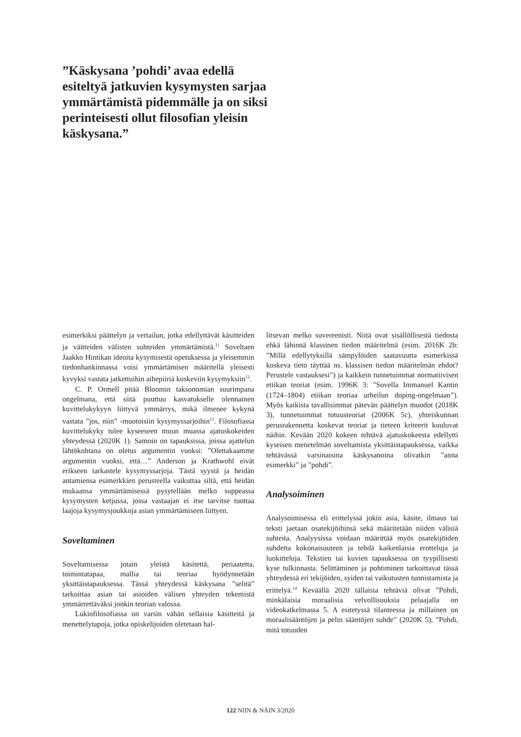”Käskysana ’pohdi’ avaa edellä esiteltyä jatkuvien kysymysten sarjaa ymmärtämistä pidemmälle ja on siksi perinteisesti ollut filosofian yleisin käskysana.”
esimerkiksi päättelyn ja vertailun, jotka edellyttävät käsitteiden ja väitteiden välisten suhteiden ymmärtämistä.<sup>11</sup> Soveltaen Jaakko Hintikan ideoita kysymisestä opetuksessa ja yleisemmin tiedonhankinnassa voisi ymmärtämisen määritellä yleisesti kyvyksi vastata jatkettuihin aihepiiriä koskeviin kysymyksiin<sup>12</sup>.
C. P. Ormell pitää Bloomin taksonomian suurimpana ongelmana, että siitä puuttuu kasvatukselle olennainen kuvittelukykyyn liittyvä ymmärrys, mikä ilmenee kykynä vastata ”jos, niin” -muotoisiin kysymyssarjoihin<sup>13</sup>. Filosofiassa kuvittelukyky tulee kyseeseen muun muassa ajatuskokeiden yhteydessä (2020K 1). Samoin on tapauksissa, joissa ajattelun lähtökohtana on oletus argumentin vuoksi: ”Olettakaamme argumentin vuoksi, että…” Anderson ja Krathwohl eivät erikseen tarkastele kysymyssarjoja. Tästä syystä ja heidän antamiensa esimerkkien perusteella vaikuttaa siltä, että heidän mukaansa ymmärtämisessä pysytellään melko suppeassa kysymysten ketjussa, jossa vastaajan ei itse tarvitse tuottaa laajoja kysymysjoukkoja asian ymmärtämiseen liittyen.
Soveltaminen
Soveltamisessa jotain yleistä käsitettä, periaatetta, toimintatapaa, mallia tai teoriaa hyödynnetään yksittäistapauksessa. Tässä yhteydessä käskysana ”selitä” tarkoittaa asian tai asioiden välisen yhteyden tekemistä ymmärrettäväksi jonkin teorian valossa.
Lukiofilosofiassa on varsin vähän sellaisia käsitteitä ja menettelytapoja, jotka opiskelijoiden oletetaan hal-
litsevan melko suvereenisti. Niitä ovat sisällöllisestä tiedosta ehkä lähinnä klassinen tiedon määritelmä (esim. 2016K 2b: ”Millä edellytyksillä sämpylöiden saatavuutta esimerkissä koskeva tieto täyttää ns. klassisen tiedon määritelmän ehdot? Perustele vastauksesi”) ja kaikkein tunnetuimmat normatiivisen etiikan teoriat (esim. 1996K 3: ”Sovella Immanuel Kantin (1724–1804) etiikan teoriaa urheilun doping-ongelmaan”). Myös kaikista tavallisimmat pätevän päättelyn muodot (2018K 3), tunnetuimmat totuusteoriat (2006K 5c), yhteiskunnan perusrakennetta koskevat teoriat ja tieteen kriteerit kuuluvat näihin. Kevään 2020 kokeen tehtävä ajatuskokeesta edellytti kyseisen menetelmän soveltamista yksittäistapauksessa, vaikka tehtävässä varsinaisina käskysanoina olivatkin ”anna esimerkki” ja ”pohdi”.
Analysoiminen
Analysoimisessa eli erittelyssä jokin asia, käsite, ilmaus tai teksti jaetaan osatekijöihinsä sekä määritetään niiden välisiä suhteita. Analyysissa voidaan määrittää myös osatekijöiden suhdetta kokonaisuuteen ja tehdä kaikenlaisia erotteluja ja luokitteluja. Tekstien tai kuvien tapauksessa on tyypillisesti kyse tulkinnasta. Selittäminen ja pohtiminen tarkoittavat tässä yhteydessä eri tekijöiden, syiden tai vaikutusten tunnistamista ja erittelyä.<sup>14</sup> Keväällä 2020 tällaisia tehtäviä olivat ”Pohdi, minkälaisia moraalisia velvollisuuksia pelaajalla on videokatkelmassa 5. A esitetyssä tilanteessa ja millainen on moraalisääntöjen ja pelin sääntöjen suhde” (2020K 5), ”Pohdi, mitä totuuden
122 NIIN & NÄIN 3/2020